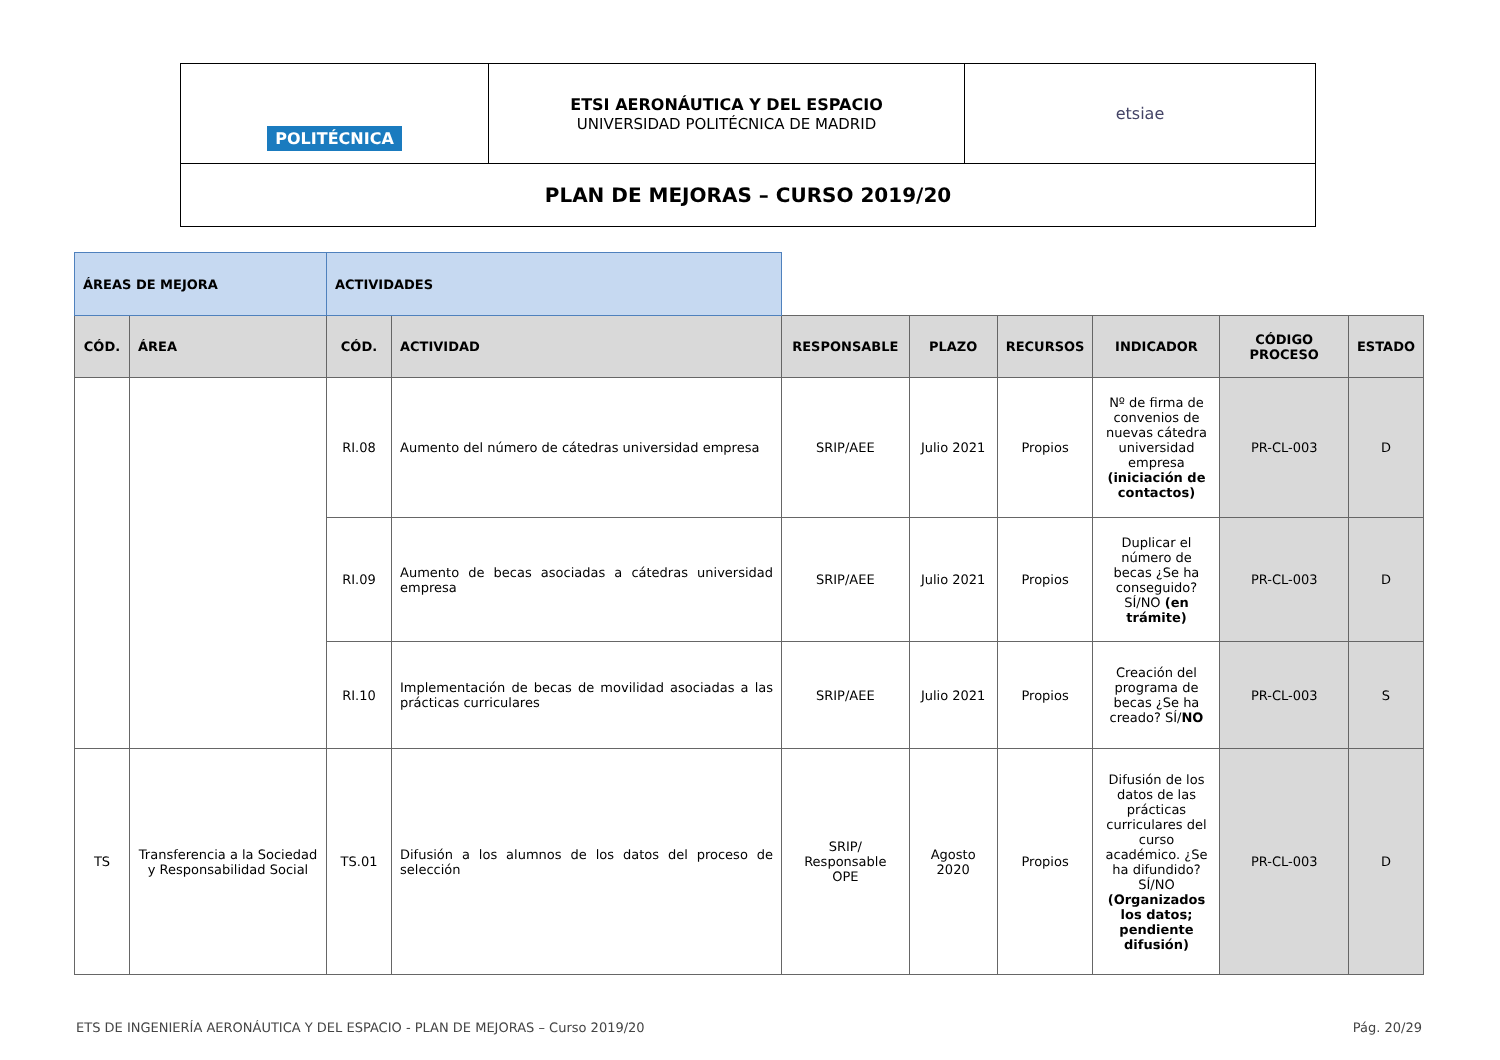| POLITÉCNICA | ETSI AERONÁUTICA Y DEL ESPACIO UNIVERSIDAD POLITÉCNICA DE MADRID | etsiae |
| PLAN DE MEJORAS – CURSO 2019/20 | | |
| ÁREAS DE MEJORA | | ACTIVIDADES | | | | | | | |
| CÓD. | ÁREA | CÓD. | ACTIVIDAD | RESPONSABLE | PLAZO | RECURSOS | INDICADOR | CÓDIGO PROCESO | ESTADO |
| | | RI.08 | Aumento del número de cátedras universidad empresa | SRIP/AEE | Julio 2021 | Propios | Nº de firma de convenios de nuevas cátedra universidad empresa (iniciación de contactos) | PR-CL-003 | D |
| | | RI.09 | Aumento de becas asociadas a cátedras universidad empresa | SRIP/AEE | Julio 2021 | Propios | Duplicar el número de becas ¿Se ha conseguido? SÍ/NO (en trámite) | PR-CL-003 | D |
| | | RI.10 | Implementación de becas de movilidad asociadas a las prácticas curriculares | SRIP/AEE | Julio 2021 | Propios | Creación del programa de becas ¿Se ha creado? SÍ/ NO | PR-CL-003 | S |
| TS | Transferencia a la Sociedad y Responsabilidad Social | TS.01 | Difusión a los alumnos de los datos del proceso de selección | SRIP/ Responsable OPE | Agosto 2020 | Propios | Difusión de los datos de las prácticas curriculares del curso académico. ¿Se ha difundido? SÍ/NO (Organizados los datos; pendiente difusión) | PR-CL-003 | D |
ETS DE INGENIERÍA AERONÁUTICA Y DEL ESPACIO - PLAN DE MEJORAS – Curso 2019/20 Pág. 20/29